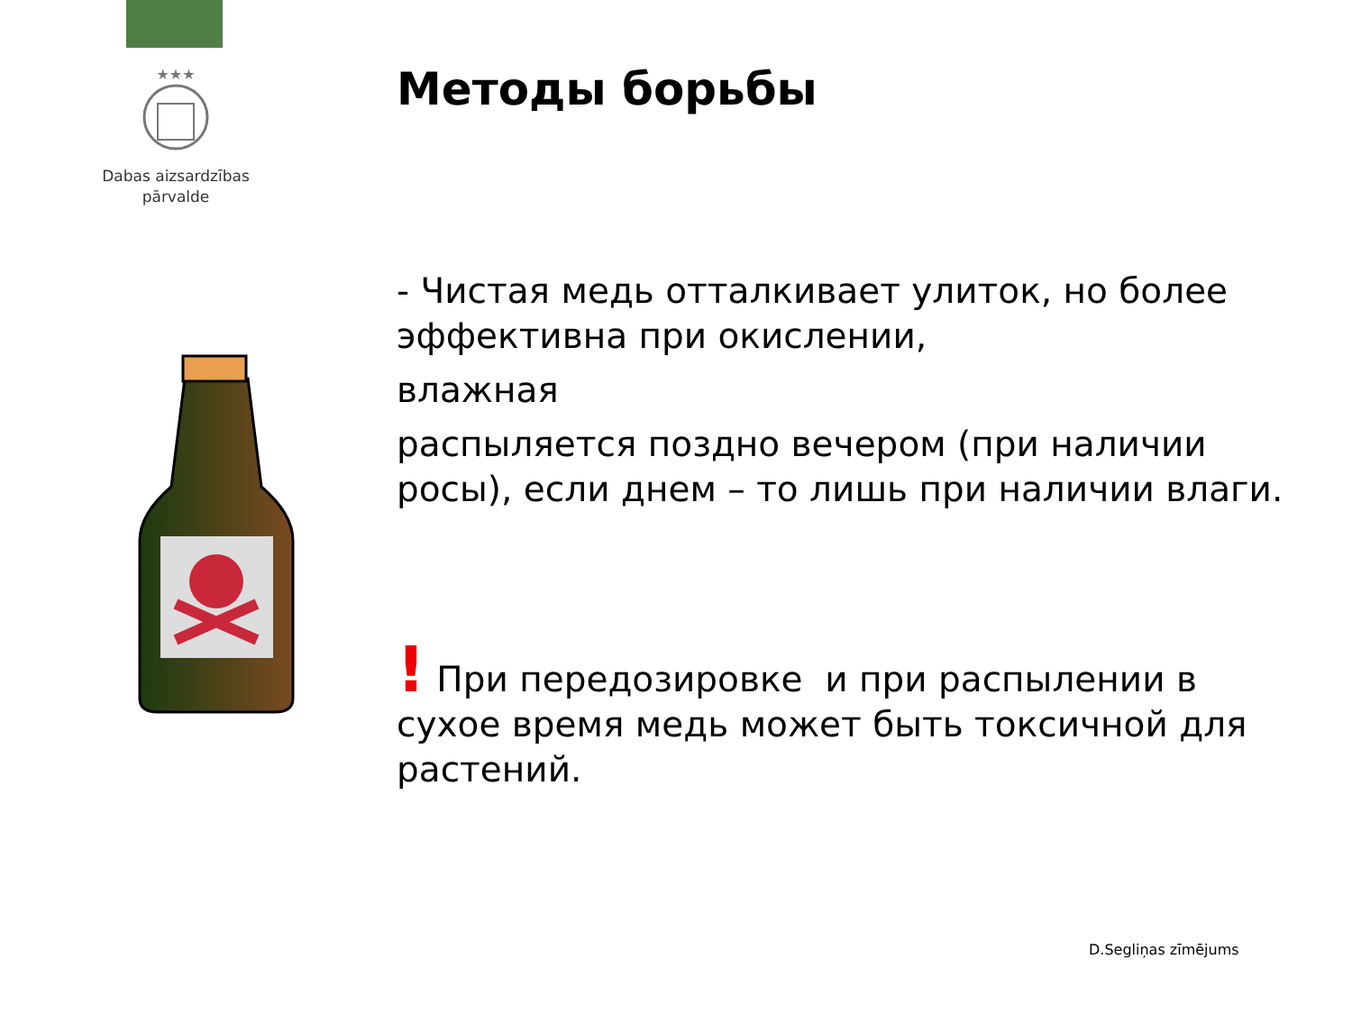★★★
Dabas aizsardzības
pārvalde
Методы борьбы
- Чистая медь отталкивает улиток, но более эффективна при окислении,
влажная
распыляется поздно вечером (при наличии росы), если днем – то лишь при наличии влаги.
! При передозировке и при распылении в сухое время медь может быть токсичной для растений.
D.Segliņas zīmējums